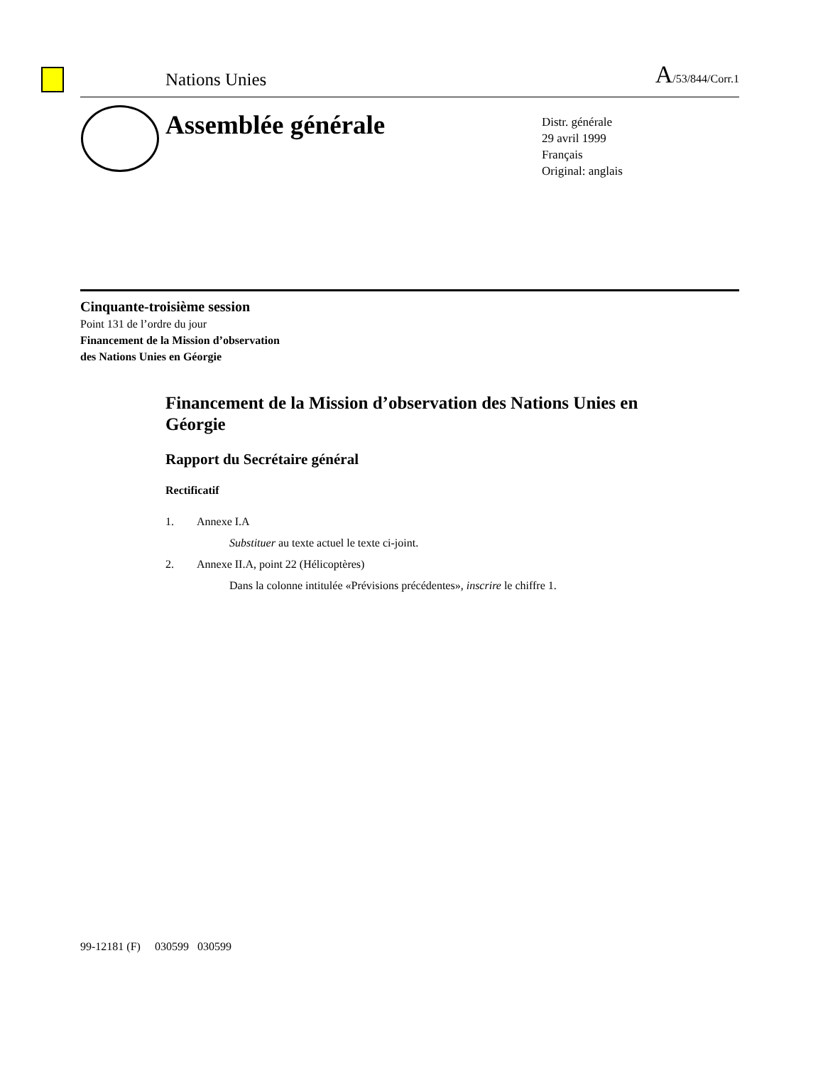Nations Unies A/53/844/Corr.1
Assemblée générale
Distr. générale
29 avril 1999
Français
Original: anglais
Cinquante-troisième session
Point 131 de l’ordre du jour
Financement de la Mission d’observation
des Nations Unies en Géorgie
Financement de la Mission d’observation des Nations Unies en Géorgie
Rapport du Secrétaire général
Rectificatif
1. Annexe I.A
Substituer au texte actuel le texte ci-joint.
2. Annexe II.A, point 22 (Hélicoptères)
Dans la colonne intitulée «Prévisions précédentes», inscrire le chiffre 1.
99-12181 (F) 030599 030599